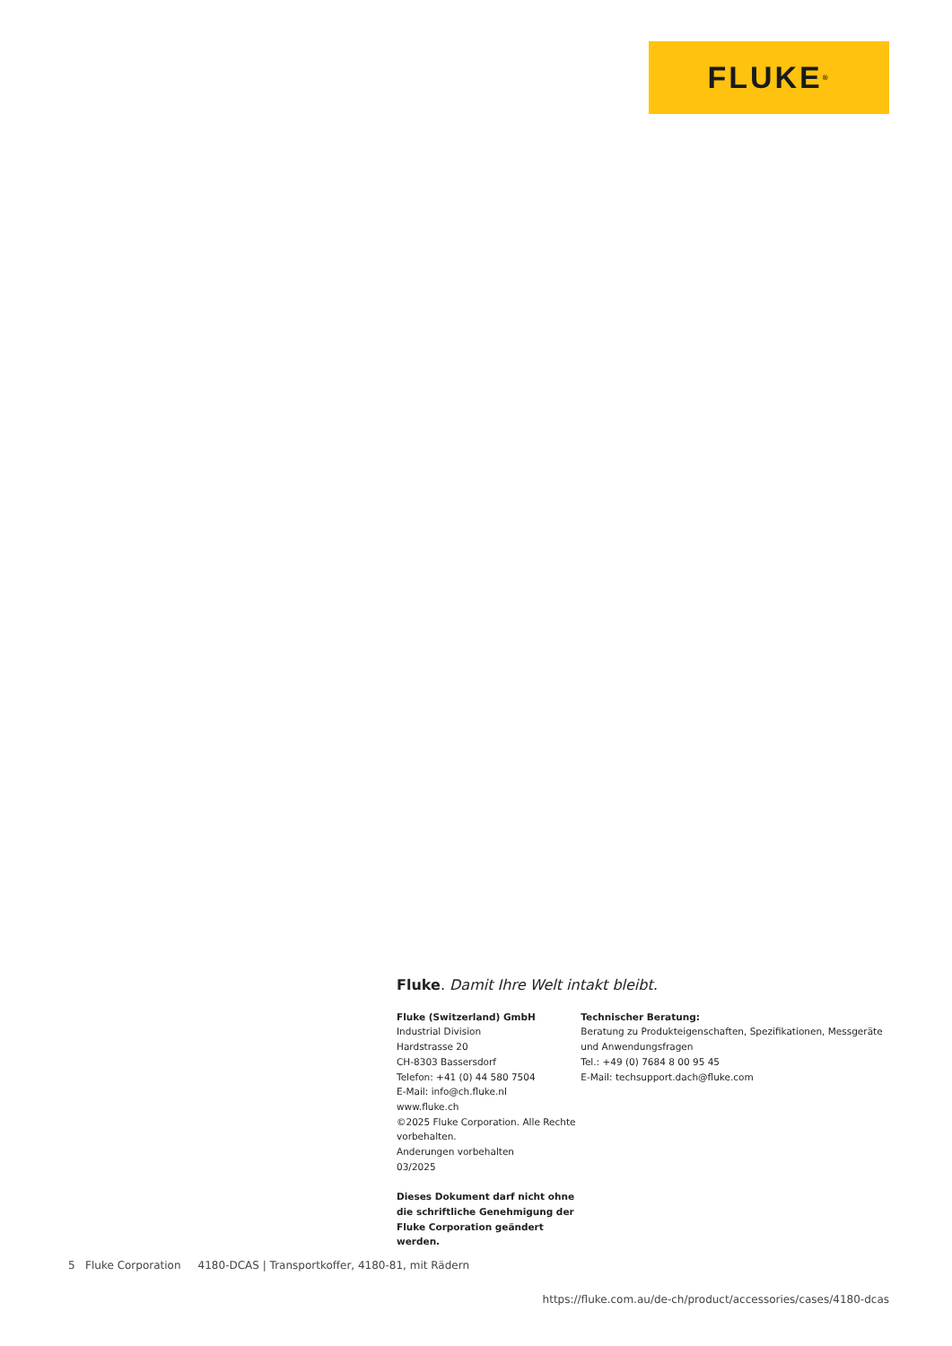FLUKE ®
Fluke. Damit Ihre Welt intakt bleibt.
Fluke (Switzerland) GmbH
Industrial Division
Hardstrasse 20
CH-8303 Bassersdorf
Telefon: +41 (0) 44 580 7504
E-Mail: info@ch.fluke.nl
www.fluke.ch
©2025 Fluke Corporation. Alle Rechte vorbehalten.
Anderungen vorbehalten
03/2025
Dieses Dokument darf nicht ohne die schriftliche Genehmigung der Fluke Corporation geändert werden.
Technischer Beratung:
Beratung zu Produkteigenschaften, Spezifikationen, Messgeräte und Anwendungsfragen
Tel.: +49 (0) 7684 8 00 95 45
E-Mail: techsupport.dach@fluke.com
5 Fluke Corporation 4180-DCAS | Transportkoffer, 4180-81, mit Rädern
https://fluke.com.au/de-ch/product/accessories/cases/4180-dcas